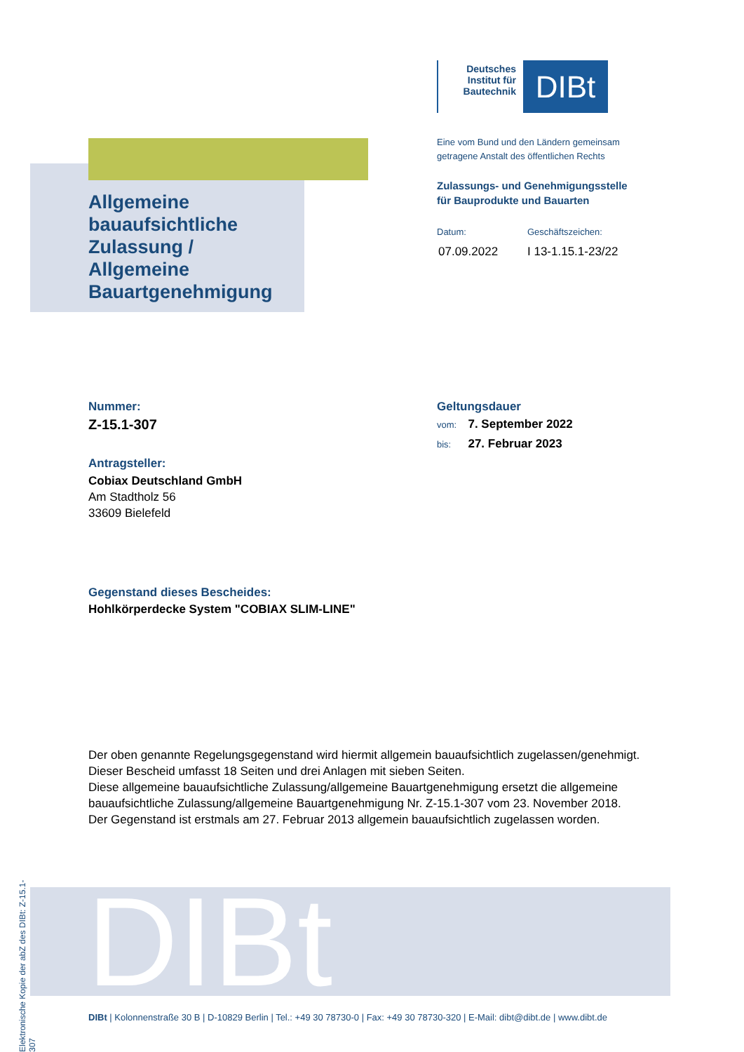Deutsches Institut für Bautechnik
DIBt
Eine vom Bund und den Ländern gemeinsam
getragene Anstalt des öffentlichen Rechts
Zulassungs- und Genehmigungsstelle
für Bauprodukte und Bauarten
Datum: Geschäftszeichen:
07.09.2022 I 13-1.15.1-23/22
Allgemeine
bauaufsichtliche
Zulassung /
Allgemeine
Bauartgenehmigung
Nummer:
Z-15.1-307
Antragsteller:
Cobiax Deutschland GmbH
Am Stadtholz 56
33609 Bielefeld
Geltungsdauer
vom: 7. September 2022
bis: 27. Februar 2023
Gegenstand dieses Bescheides:
Hohlkörperdecke System "COBIAX SLIM-LINE"
Der oben genannte Regelungsgegenstand wird hiermit allgemein bauaufsichtlich zugelassen/genehmigt.
Dieser Bescheid umfasst 18 Seiten und drei Anlagen mit sieben Seiten.
Diese allgemeine bauaufsichtliche Zulassung/allgemeine Bauartgenehmigung ersetzt die allgemeine bauaufsichtliche Zulassung/allgemeine Bauartgenehmigung Nr. Z-15.1-307 vom 23. November 2018.
Der Gegenstand ist erstmals am 27. Februar 2013 allgemein bauaufsichtlich zugelassen worden.
Elektronische Kopie der abZ des DIBt: Z-15.1-307
DIBt
DIBt | Kolonnenstraße 30 B | D-10829 Berlin | Tel.: +49 30 78730-0 | Fax: +49 30 78730-320 | E-Mail: dibt@dibt.de | www.dibt.de